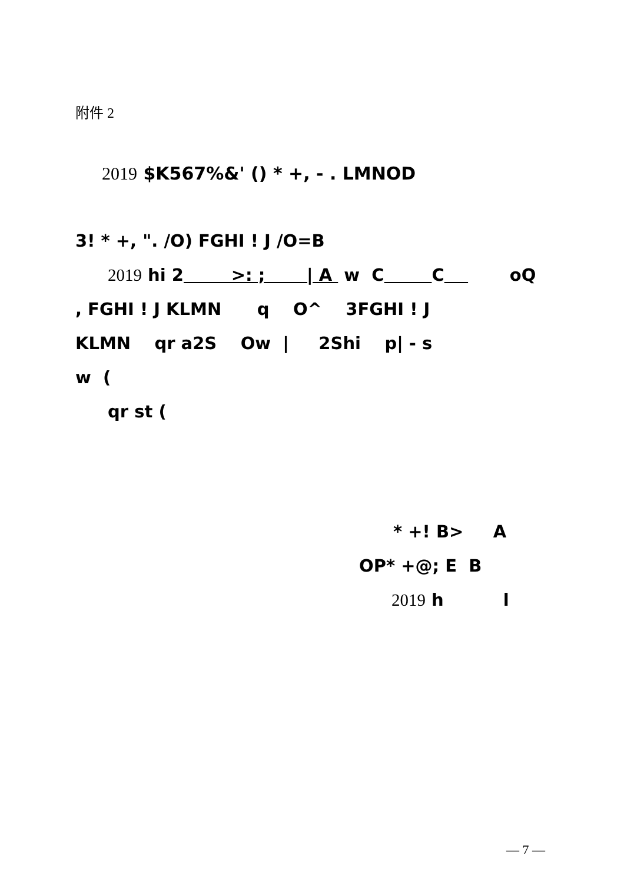附件 2
2019 $K567%&' () * +, - . LMNOD
3! * +, ". /O) FGHI ! J /O=B
2019 hi 2 >: ; | A w C C oQ
, FGHI ! J KLMN q O^ 3FGHI ! J
KLMN qr a2S Ow | 2Shi p| - s
w (
qr st (
* +! B> A
OP* +@; E B
2019 h l
— 7 —